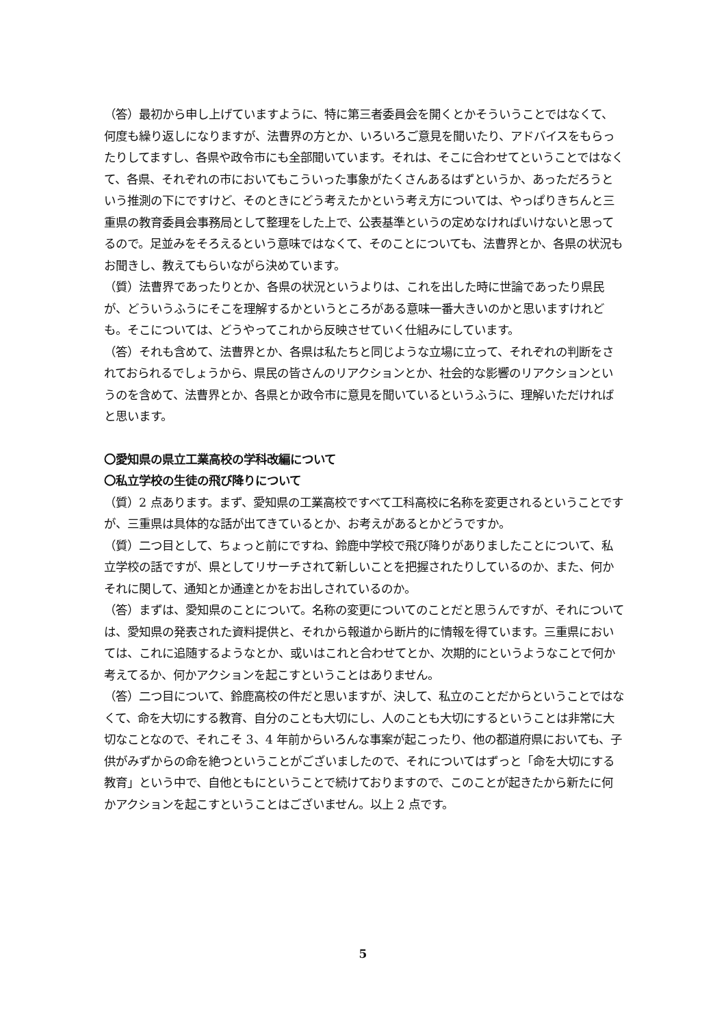（答）最初から申し上げていますように、特に第三者委員会を開くとかそういうことではなくて、何度も繰り返しになりますが、法曹界の方とか、いろいろご意見を聞いたり、アドバイスをもらったりしてますし、各県や政令市にも全部聞いています。それは、そこに合わせてということではなくて、各県、それぞれの市においてもこういった事象がたくさんあるはずというか、あっただろうという推測の下にですけど、そのときにどう考えたかという考え方については、やっぱりきちんと三重県の教育委員会事務局として整理をした上で、公表基準というの定めなければいけないと思ってるので。足並みをそろえるという意味ではなくて、そのことについても、法曹界とか、各県の状況もお聞きし、教えてもらいながら決めています。
（質）法曹界であったりとか、各県の状況というよりは、これを出した時に世論であったり県民が、どういうふうにそこを理解するかというところがある意味一番大きいのかと思いますけれども。そこについては、どうやってこれから反映させていく仕組みにしています。
（答）それも含めて、法曹界とか、各県は私たちと同じような立場に立って、それぞれの判断をされておられるでしょうから、県民の皆さんのリアクションとか、社会的な影響のリアクションというのを含めて、法曹界とか、各県とか政令市に意見を聞いているというふうに、理解いただければと思います。
〇愛知県の県立工業高校の学科改編について
〇私立学校の生徒の飛び降りについて
（質）2 点あります。まず、愛知県の工業高校ですべて工科高校に名称を変更されるということですが、三重県は具体的な話が出てきているとか、お考えがあるとかどうですか。
（質）二つ目として、ちょっと前にですね、鈴鹿中学校で飛び降りがありましたことについて、私立学校の話ですが、県としてリサーチされて新しいことを把握されたりしているのか、また、何かそれに関して、通知とか通達とかをお出しされているのか。
（答）まずは、愛知県のことについて。名称の変更についてのことだと思うんですが、それについては、愛知県の発表された資料提供と、それから報道から断片的に情報を得ています。三重県においては、これに追随するようなとか、或いはこれと合わせてとか、次期的にというようなことで何か考えてるか、何かアクションを起こすということはありません。
（答）二つ目について、鈴鹿高校の件だと思いますが、決して、私立のことだからということではなくて、命を大切にする教育、自分のことも大切にし、人のことも大切にするということは非常に大切なことなので、それこそ 3、4 年前からいろんな事案が起こったり、他の都道府県においても、子供がみずからの命を絶つということがございましたので、それについてはずっと「命を大切にする教育」という中で、自他ともにということで続けておりますので、このことが起きたから新たに何かアクションを起こすということはございません。以上 2 点です。
5